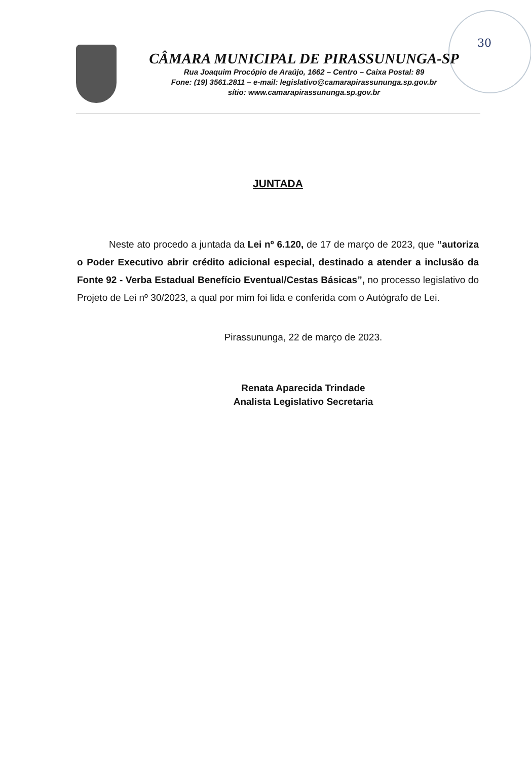30
CÂMARA MUNICIPAL DE PIRASSUNUNGA-SP
Rua Joaquim Procópio de Araújo, 1662 – Centro – Caixa Postal: 89
Fone: (19) 3561.2811 – e-mail: legislativo@camarapirassununga.sp.gov.br
sítio: www.camarapirassununga.sp.gov.br
JUNTADA
Neste ato procedo a juntada da Lei nº 6.120, de 17 de março de 2023, que “autoriza o Poder Executivo abrir crédito adicional especial, destinado a atender a inclusão da Fonte 92 - Verba Estadual Benefício Eventual/Cestas Básicas”, no processo legislativo do Projeto de Lei nº 30/2023, a qual por mim foi lida e conferida com o Autógrafo de Lei.
Pirassununga, 22 de março de 2023.
Renata Aparecida Trindade
Analista Legislativo Secretaria